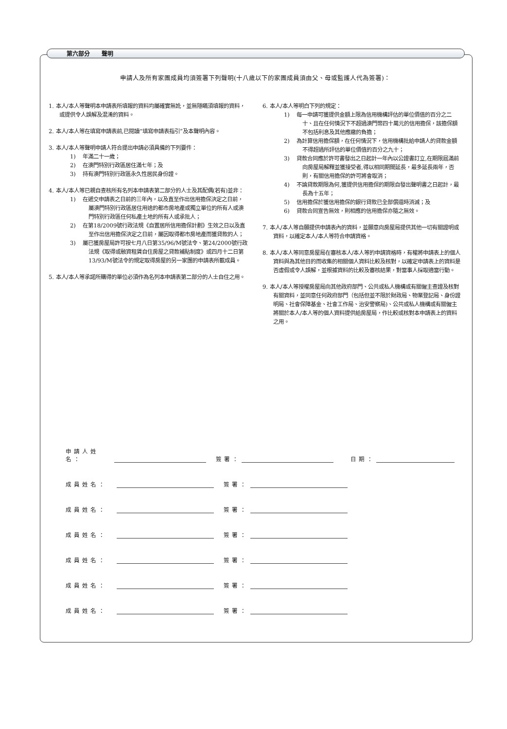第六部分　　聲明
申請人及所有家團成員均須簽署下列聲明(十八歲以下的家團成員須由父、母或監護人代為簽署)：
1. 本人/本人等聲明本申請表所填報的資料均屬確實無訛，並無隱瞞須填報的資料，或提供令人誤解及混淆的資料。
2. 本人/本人等在填寫申請表前,已閱讀“填寫申請表指引”及本聲明內容。
3. 本人/本人等聲明申請人符合提出申請必須具備的下列要件：
1)　 年滿二十一歲；
2)　 在澳門特別行政區居住滿七年；及
3)　 持有澳門特別行政區永久性居民身份證。
4. 本人/本人等已親自查核所有名列本申請表第二部分的人士及其配偶(若有)並非：
1)　 在遞交申請表之日前的三年內，以及直至作出信用擔保決定之日前，屬澳門特別行政區居住用途的都市房地產或獨立單位的所有人或澳門特別行政區任何私產土地的所有人或承批人；
2)　 在第18/2009號行政法規《自置居所信用擔保計劃》生效之日以及直至作出信用擔保決定之日前，屬因取得都市房地產而獲貸款的人；
3)　 屬已獲房屋局許可按七月八日第35/96/M號法令、第24/2000號行政法規《取得或融資租賃自住房屋之貸款補貼制度》或四月十二日第13/93/M號法令的規定取得房屋的另一家團的申請表所載成員。
5. 本人/本人等承諾所購得的單位必須作為名列本申請表第二部分的人士自住之用。
6. 本人/本人等明白下列的規定：
1)　 每一申請可獲提供金額上限為信用機構評估的單位價值的百分之二十、且在任何情況下不超過澳門幣四十萬元的信用擔保，該擔保額不包括利息及其他應繳的負擔；
2)　 為計算信用擔保額，在任何情況下，信用機構批給申請人的貸款金額不得超過所評估的單位價值的百分之九十；
3)　 貸款合同應於許可書發出之日起計一年內以公證書訂立,在期限屆滿前向房屋局解釋並獲接受者,得以相同期間延長，最多延長兩年，否則，有關信用擔保的許可將會取消；
4)　 不論貸款期限為何,獲提供信用擔保的期限自發出聲明書之日起計，最長為十五年；
5)　 信用擔保於獲信用擔保的銀行貸款已全部償還時消滅；及
6)　 貸款合同宣告無效，則相應的信用擔保亦隨之無效。
7. 本人/本人等自願提供申請表內的資料，並願意向房屋局提供其他一切有關證明或資料，以確定本人/本人等符合申請資格。
8. 本人/本人等同意房屋局在審核本人/本人等的申請資格時，有權將申請表上的個人資料與為其他目的而收集的相關個人資料比較及核對，以確定申請表上的資料是否虛假或令人誤解，並根據資料的比較及審核結果，對當事人採取適當行動。
9. 本人/本人等授權房屋局向其他政府部門、公共或私人機構或有關僱主查證及核對有關資料，並同意任何政府部門（包括但並不限於財政局、物業登記局、身份證明局、社會保障基金、社會工作局、治安警察局)、公共或私人機構或有關僱主將關於本人/本人等的個人資料提供給房屋局，作比較或核對本申請表上的資料之用。
申請人姓名： 簽署： 日期：
成員姓名： 簽署：
成員姓名： 簽署：
成員姓名： 簽署：
成員姓名： 簽署：
成員姓名： 簽署：
成員姓名： 簽署：